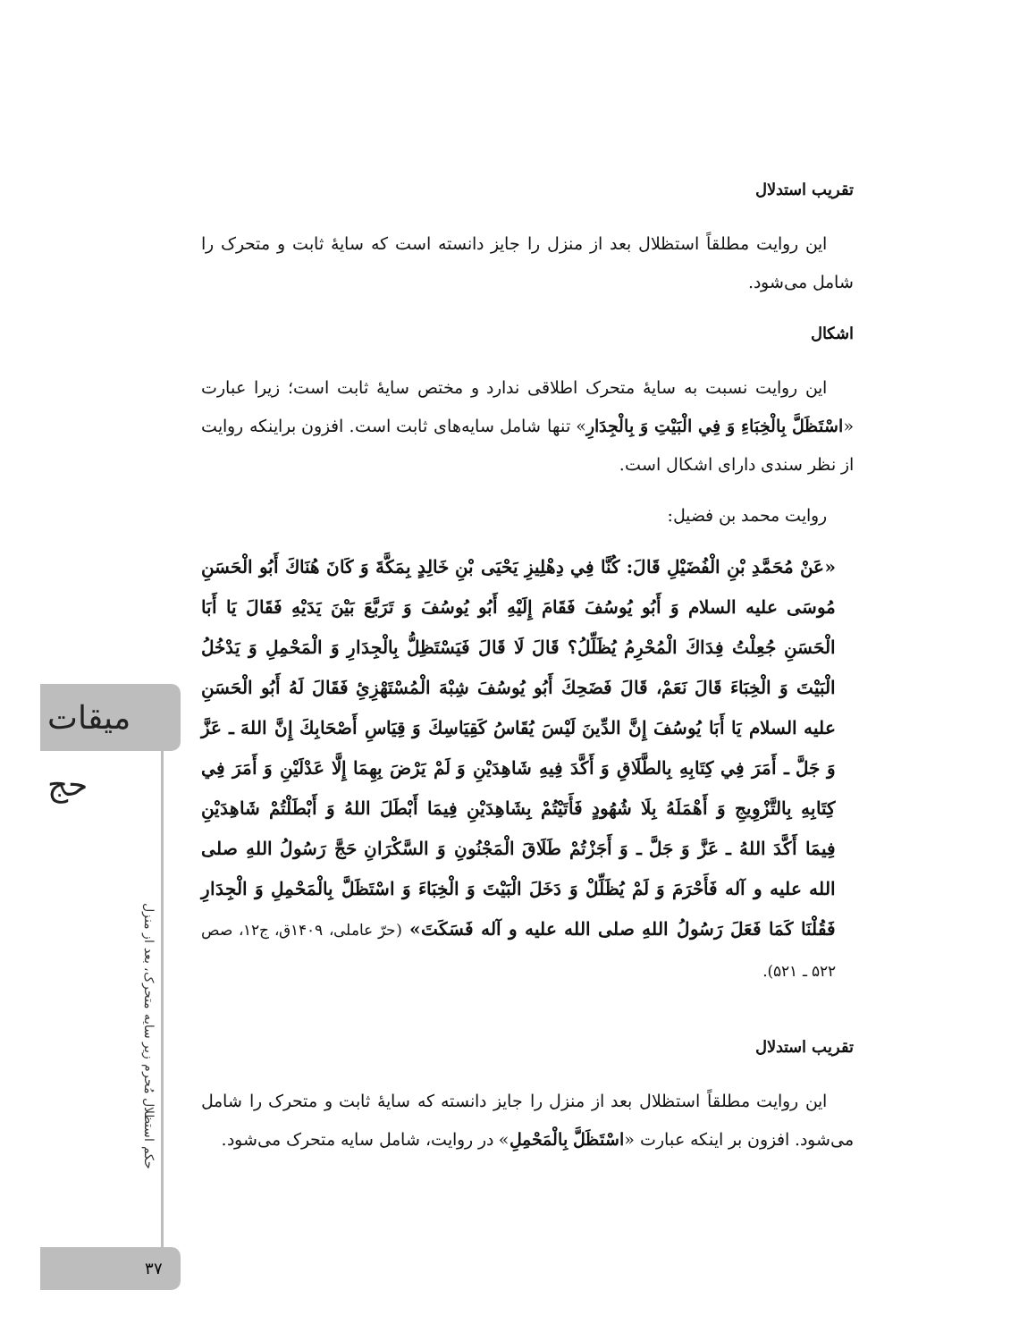میقات حج
حکم استظلال مُحرم زیر سایه متحرک، بعد از منزل
تقریب استدلال
این روایت مطلقاً استظلال بعد از منزل را جایز دانسته است که سایهٔ ثابت و متحرک را شامل می‌شود.
اشکال
این روایت نسبت به سایهٔ متحرک اطلاقی ندارد و مختص سایهٔ ثابت است؛ زیرا عبارت «اسْتَظَلَّ بِالْخِبَاءِ وَ فِي الْبَيْتِ وَ بِالْجِدَارِ» تنها شامل سایه‌های ثابت است. افزون براینکه روایت از نظر سندی دارای اشکال است.
روایت محمد بن فضیل:
«عَنْ مُحَمَّدِ بْنِ الْفُضَيْلِ قَالَ: كُنَّا فِي دِهْلِيزِ يَحْيَى بْنِ خَالِدٍ بِمَكَّةَ وَ كَانَ هُنَاكَ أَبُو الْحَسَنِ مُوسَى عليه السلام وَ أَبُو يُوسُفَ فَقَامَ إِلَيْهِ أَبُو يُوسُفَ وَ تَرَبَّعَ بَيْنَ يَدَيْهِ فَقَالَ يَا أَبَا الْحَسَنِ جُعِلْتُ فِدَاكَ الْمُحْرِمُ يُظَلِّلُ؟ قَالَ لَا قَالَ فَيَسْتَظِلُّ بِالْجِدَارِ وَ الْمَحْمِلِ وَ يَدْخُلُ الْبَيْتَ وَ الْخِبَاءَ قَالَ نَعَمْ، قَالَ فَضَحِكَ أَبُو يُوسُفَ شِبْهَ الْمُسْتَهْزِئِ فَقَالَ لَهُ أَبُو الْحَسَنِ عليه السلام يَا أَبَا يُوسُفَ إِنَّ الدِّينَ لَيْسَ يُقَاسُ كَقِيَاسِكَ وَ قِيَاسِ أَصْحَابِكَ إِنَّ اللهَ ـ عَزَّ وَ جَلَّ ـ أَمَرَ فِي كِتَابِهِ بِالطَّلَاقِ وَ أَكَّدَ فِيهِ شَاهِدَيْنِ وَ لَمْ يَرْضَ بِهِمَا إِلَّا عَدْلَيْنِ وَ أَمَرَ فِي كِتَابِهِ بِالتَّزْوِيجِ وَ أَهْمَلَهُ بِلَا شُهُودٍ فَأَتَيْتُمْ بِشَاهِدَيْنِ فِيمَا أَبْطَلَ اللهُ وَ أَبْطَلْتُمْ شَاهِدَيْنِ فِيمَا أَكَّدَ اللهُ ـ عَزَّ وَ جَلَّ ـ وَ أَجَزْتُمْ طَلَاقَ الْمَجْنُونِ وَ السَّكْرَانِ حَجَّ رَسُولُ اللهِ صلی الله علیه و آله فَأَحْرَمَ وَ لَمْ يُظَلِّلْ وَ دَخَلَ الْبَيْتَ وَ الْخِبَاءَ وَ اسْتَظَلَّ بِالْمَحْمِلِ وَ الْجِدَارِ فَقُلْنَا كَمَا فَعَلَ رَسُولُ اللهِ صلی الله علیه و آله فَسَكَتَ» (حرّ عاملی، ۱۴۰۹ق، ج۱۲، صص ۵۲۲ ـ ۵۲۱).
تقریب استدلال
این روایت مطلقاً استظلال بعد از منزل را جایز دانسته که سایهٔ ثابت و متحرک را شامل می‌شود. افزون بر اینکه عبارت «اسْتَظَلَّ بِالْمَحْمِلِ» در روایت، شامل سایه متحرک می‌شود.
۳۷